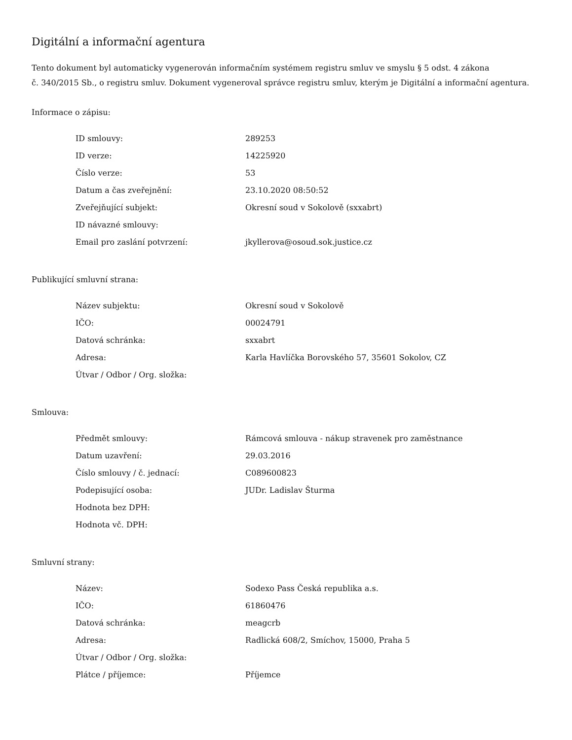Digitální a informační agentura
Tento dokument byl automaticky vygenerován informačním systémem registru smluv ve smyslu § 5 odst. 4 zákona
č. 340/2015 Sb., o registru smluv. Dokument vygeneroval správce registru smluv, kterým je Digitální a informační agentura.
Informace o zápisu:
| ID smlouvy: | 289253 |
| ID verze: | 14225920 |
| Číslo verze: | 53 |
| Datum a čas zveřejnění: | 23.10.2020 08:50:52 |
| Zveřejňující subjekt: | Okresní soud v Sokolově (sxxabrt) |
| ID návazné smlouvy: | |
| Email pro zaslání potvrzení: | jkyllerova@osoud.sok.justice.cz |
Publikující smluvní strana:
| Název subjektu: | Okresní soud v Sokolově |
| IČO: | 00024791 |
| Datová schránka: | sxxabrt |
| Adresa: | Karla Havlíčka Borovského 57, 35601 Sokolov, CZ |
| Útvar / Odbor / Org. složka: | |
Smlouva:
| Předmět smlouvy: | Rámcová smlouva - nákup stravenek pro zaměstnance |
| Datum uzavření: | 29.03.2016 |
| Číslo smlouvy / č. jednací: | C089600823 |
| Podepisující osoba: | JUDr. Ladislav Šturma |
| Hodnota bez DPH: | |
| Hodnota vč. DPH: | |
Smluvní strany:
| Název: | Sodexo Pass Česká republika a.s. |
| IČO: | 61860476 |
| Datová schránka: | meagcrb |
| Adresa: | Radlická 608/2, Smíchov, 15000, Praha 5 |
| Útvar / Odbor / Org. složka: | |
| Plátce / příjemce: | Příjemce |